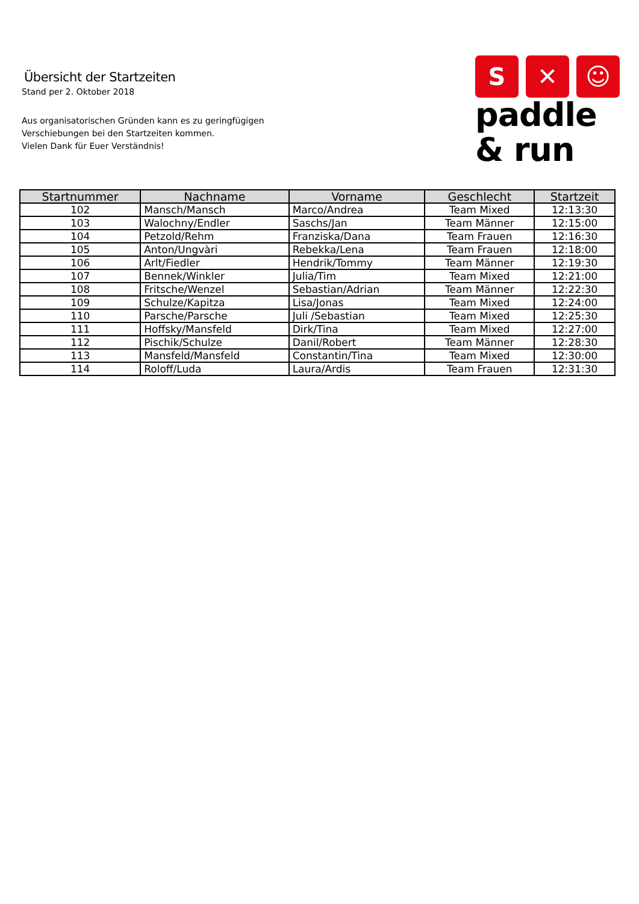Übersicht der Startzeiten
Stand per 2. Oktober 2018
Aus organisatorischen Gründen kann es zu geringfügigen
Verschiebungen bei den Startzeiten kommen.
Vielen Dank für Euer Verständnis!
S ✕ ☺
paddle
& run
| Startnummer | Nachname | Vorname | Geschlecht | Startzeit |
| --- | --- | --- | --- | --- |
| 102 | Mansch/Mansch | Marco/Andrea | Team Mixed | 12:13:30 |
| 103 | Walochny/Endler | Saschs/Jan | Team Männer | 12:15:00 |
| 104 | Petzold/Rehm | Franziska/Dana | Team Frauen | 12:16:30 |
| 105 | Anton/Ungvàri | Rebekka/Lena | Team Frauen | 12:18:00 |
| 106 | Arlt/Fiedler | Hendrik/Tommy | Team Männer | 12:19:30 |
| 107 | Bennek/Winkler | Julia/Tim | Team Mixed | 12:21:00 |
| 108 | Fritsche/Wenzel | Sebastian/Adrian | Team Männer | 12:22:30 |
| 109 | Schulze/Kapitza | Lisa/Jonas | Team Mixed | 12:24:00 |
| 110 | Parsche/Parsche | Juli /Sebastian | Team Mixed | 12:25:30 |
| 111 | Hoffsky/Mansfeld | Dirk/Tina | Team Mixed | 12:27:00 |
| 112 | Pischik/Schulze | Danil/Robert | Team Männer | 12:28:30 |
| 113 | Mansfeld/Mansfeld | Constantin/Tina | Team Mixed | 12:30:00 |
| 114 | Roloff/Luda | Laura/Ardis | Team Frauen | 12:31:30 |